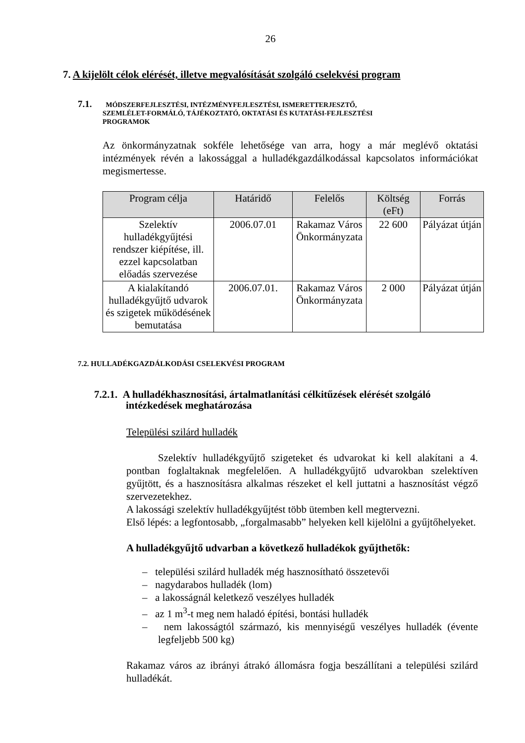26
7. A kijelölt célok elérését, illetve megvalósítását szolgáló cselekvési program
7.1. MÓDSZERFEJLESZTÉSI, INTÉZMÉNYFEJLESZTÉSI, ISMERETTERJESZTŐ,
SZEMLÉLET-FORMÁLÓ, TÁJÉKOZTATÓ, OKTATÁSI ÉS KUTATÁSI-FEJLESZTÉSI
PROGRAMOK
Az önkormányzatnak sokféle lehetősége van arra, hogy a már meglévő oktatási intézmények révén a lakossággal a hulladékgazdálkodással kapcsolatos információkat megismertesse.
| Program célja | Határidő | Felelős | Költség (eFt) | Forrás |
| --- | --- | --- | --- | --- |
| Szelektív hulladékgyűjtési rendszer kiépítése, ill. ezzel kapcsolatban előadás szervezése | 2006.07.01 | Rakamaz Város Önkormányzata | 22 600 | Pályázat útján |
| A kialakítandó hulladékgyűjtő udvarok és szigetek működésének bemutatása | 2006.07.01. | Rakamaz Város Önkormányzata | 2 000 | Pályázat útján |
7.2. HULLADÉKGAZDÁLKODÁSI CSELEKVÉSI PROGRAM
7.2.1. A hulladékhasznosítási, ártalmatlanítási célkitűzések elérését szolgáló
intézkedések meghatározása
Települési szilárd hulladék
Szelektív hulladékgyűjtő szigeteket és udvarokat ki kell alakítani a 4. pontban foglaltaknak megfelelően. A hulladékgyűjtő udvarokban szelektíven gyűjtött, és a hasznosításra alkalmas részeket el kell juttatni a hasznosítást végző szervezetekhez.
A lakossági szelektív hulladékgyűjtést több ütemben kell megtervezni.
Első lépés: a legfontosabb, „forgalmasabb” helyeken kell kijelölni a gyűjtőhelyeket.
A hulladékgyűjtő udvarban a következő hulladékok gyűjthetők:
– települési szilárd hulladék még hasznosítható összetevői
– nagydarabos hulladék (lom)
– a lakosságnál keletkező veszélyes hulladék
– az 1 m<sup>3</sup>-t meg nem haladó építési, bontási hulladék
– nem lakosságtól származó, kis mennyiségű veszélyes hulladék (évente legfeljebb 500 kg)
Rakamaz város az ibrányi átrakó állomásra fogja beszállítani a települési szilárd hulladékát.